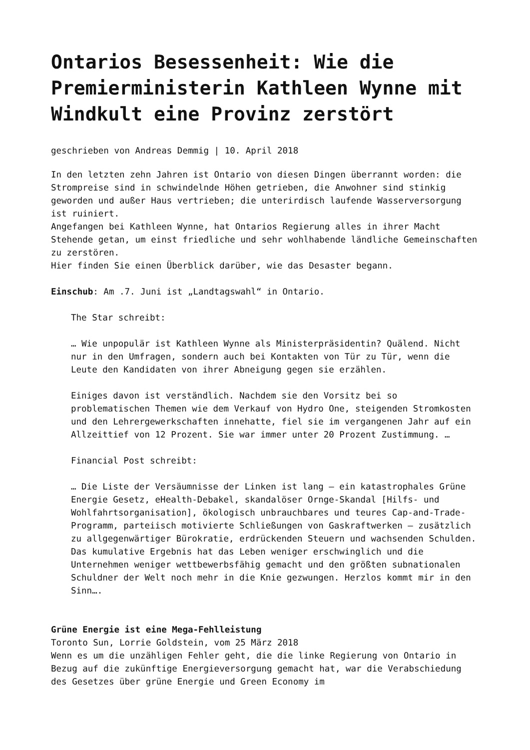Ontarios Besessenheit: Wie die Premierministerin Kathleen Wynne mit Windkult eine Provinz zerstört
geschrieben von Andreas Demmig | 10. April 2018
In den letzten zehn Jahren ist Ontario von diesen Dingen überrannt worden: die Strompreise sind in schwindelnde Höhen getrieben, die Anwohner sind stinkig geworden und außer Haus vertrieben; die unterirdisch laufende Wasserversorgung ist ruiniert.
Angefangen bei Kathleen Wynne, hat Ontarios Regierung alles in ihrer Macht Stehende getan, um einst friedliche und sehr wohlhabende ländliche Gemeinschaften zu zerstören.
Hier finden Sie einen Überblick darüber, wie das Desaster begann.
Einschub: Am .7. Juni ist „Landtagswahl“ in Ontario.
The Star schreibt:
… Wie unpopulär ist Kathleen Wynne als Ministerpräsidentin? Quälend. Nicht nur in den Umfragen, sondern auch bei Kontakten von Tür zu Tür, wenn die Leute den Kandidaten von ihrer Abneigung gegen sie erzählen.
Einiges davon ist verständlich. Nachdem sie den Vorsitz bei so problematischen Themen wie dem Verkauf von Hydro One, steigenden Stromkosten und den Lehrergewerkschaften innehatte, fiel sie im vergangenen Jahr auf ein Allzeittief von 12 Prozent. Sie war immer unter 20 Prozent Zustimmung. …
Financial Post schreibt:
… Die Liste der Versäumnisse der Linken ist lang – ein katastrophales Grüne Energie Gesetz, eHealth-Debakel, skandalöser Ornge-Skandal [Hilfs- und Wohlfahrtsorganisation], ökologisch unbrauchbares und teures Cap-and-Trade-Programm, parteiisch motivierte Schließungen von Gaskraftwerken – zusätzlich zu allgegenwärtiger Bürokratie, erdrückenden Steuern und wachsenden Schulden. Das kumulative Ergebnis hat das Leben weniger erschwinglich und die Unternehmen weniger wettbewerbsfähig gemacht und den größten subnationalen Schuldner der Welt noch mehr in die Knie gezwungen. Herzlos kommt mir in den Sinn….
Grüne Energie ist eine Mega-Fehlleistung
Toronto Sun, Lorrie Goldstein, vom 25 März 2018
Wenn es um die unzähligen Fehler geht, die die linke Regierung von Ontario in Bezug auf die zukünftige Energieversorgung gemacht hat, war die Verabschiedung des Gesetzes über grüne Energie und Green Economy im